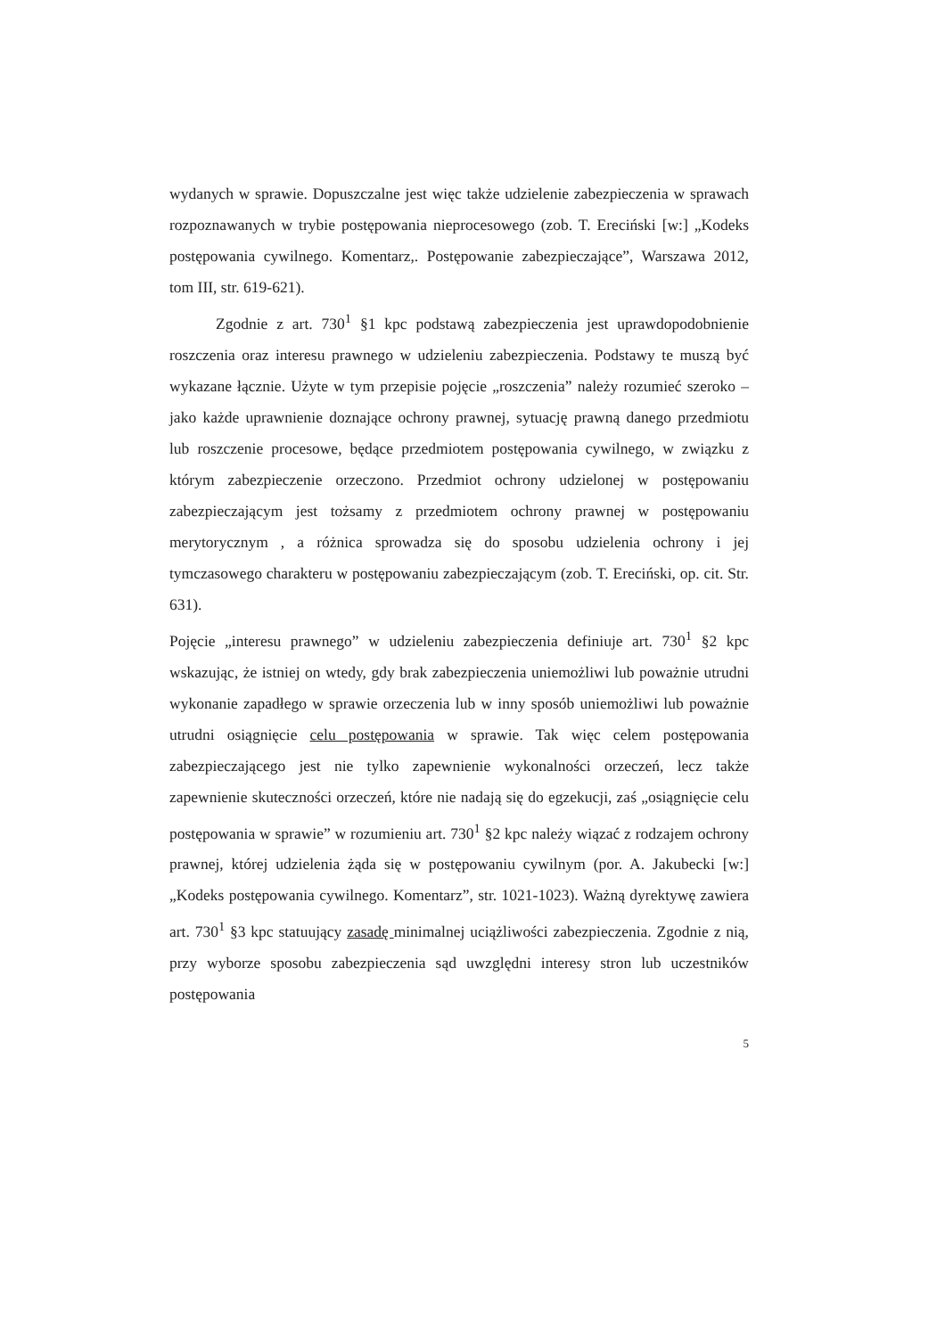wydanych w sprawie. Dopuszczalne jest więc także udzielenie zabezpieczenia w sprawach rozpoznawanych w trybie postępowania nieprocesowego (zob. T. Ereciński [w:] „Kodeks postępowania cywilnego. Komentarz,. Postępowanie zabezpieczające”, Warszawa 2012, tom III, str. 619-621).
Zgodnie z art. 730<sup>1</sup> §1 kpc podstawą zabezpieczenia jest uprawdopodobnienie roszczenia oraz interesu prawnego w udzieleniu zabezpieczenia. Podstawy te muszą być wykazane łącznie. Użyte w tym przepisie pojęcie „roszczenia” należy rozumieć szeroko – jako każde uprawnienie doznające ochrony prawnej, sytuację prawną danego przedmiotu lub roszczenie procesowe, będące przedmiotem postępowania cywilnego, w związku z którym zabezpieczenie orzeczono. Przedmiot ochrony udzielonej w postępowaniu zabezpieczającym jest tożsamy z przedmiotem ochrony prawnej w postępowaniu merytorycznym , a różnica sprowadza się do sposobu udzielenia ochrony i jej tymczasowego charakteru w postępowaniu zabezpieczającym (zob. T. Ereciński, op. cit. Str. 631).
Pojęcie „interesu prawnego” w udzieleniu zabezpieczenia definiuje art. 730<sup>1</sup> §2 kpc wskazując, że istniej on wtedy, gdy brak zabezpieczenia uniemożliwi lub poważnie utrudni wykonanie zapadłego w sprawie orzeczenia lub w inny sposób uniemożliwi lub poważnie utrudni osiągnięcie celu postępowania w sprawie. Tak więc celem postępowania zabezpieczającego jest nie tylko zapewnienie wykonalności orzeczeń, lecz także zapewnienie skuteczności orzeczeń, które nie nadają się do egzekucji, zaś „osiągnięcie celu postępowania w sprawie” w rozumieniu art. 730<sup>1</sup> §2 kpc należy wiązać z rodzajem ochrony prawnej, której udzielenia żąda się w postępowaniu cywilnym (por. A. Jakubecki [w:] „Kodeks postępowania cywilnego. Komentarz”, str. 1021-1023). Ważną dyrektywę zawiera art. 730<sup>1</sup> §3 kpc statuujący zasadę minimalnej uciążliwości zabezpieczenia. Zgodnie z nią, przy wyborze sposobu zabezpieczenia sąd uwzględni interesy stron lub uczestników postępowania
5